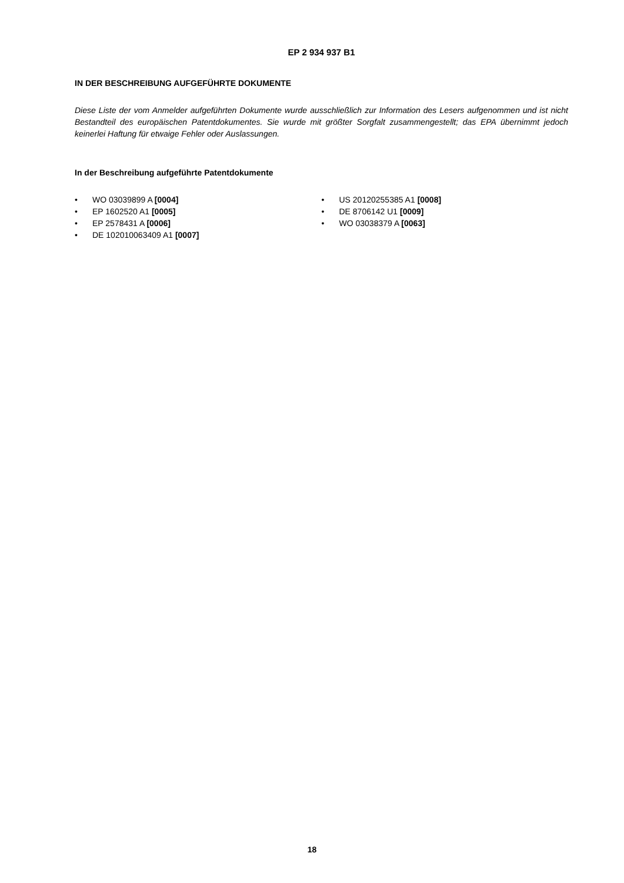EP 2 934 937 B1
IN DER BESCHREIBUNG AUFGEFÜHRTE DOKUMENTE
Diese Liste der vom Anmelder aufgeführten Dokumente wurde ausschließlich zur Information des Lesers aufgenommen und ist nicht Bestandteil des europäischen Patentdokumentes. Sie wurde mit größter Sorgfalt zusammengestellt; das EPA übernimmt jedoch keinerlei Haftung für etwaige Fehler oder Auslassungen.
In der Beschreibung aufgeführte Patentdokumente
• WO 03039899 A [0004]
• EP 1602520 A1 [0005]
• EP 2578431 A [0006]
• DE 102010063409 A1 [0007]
• US 20120255385 A1 [0008]
• DE 8706142 U1 [0009]
• WO 03038379 A [0063]
18